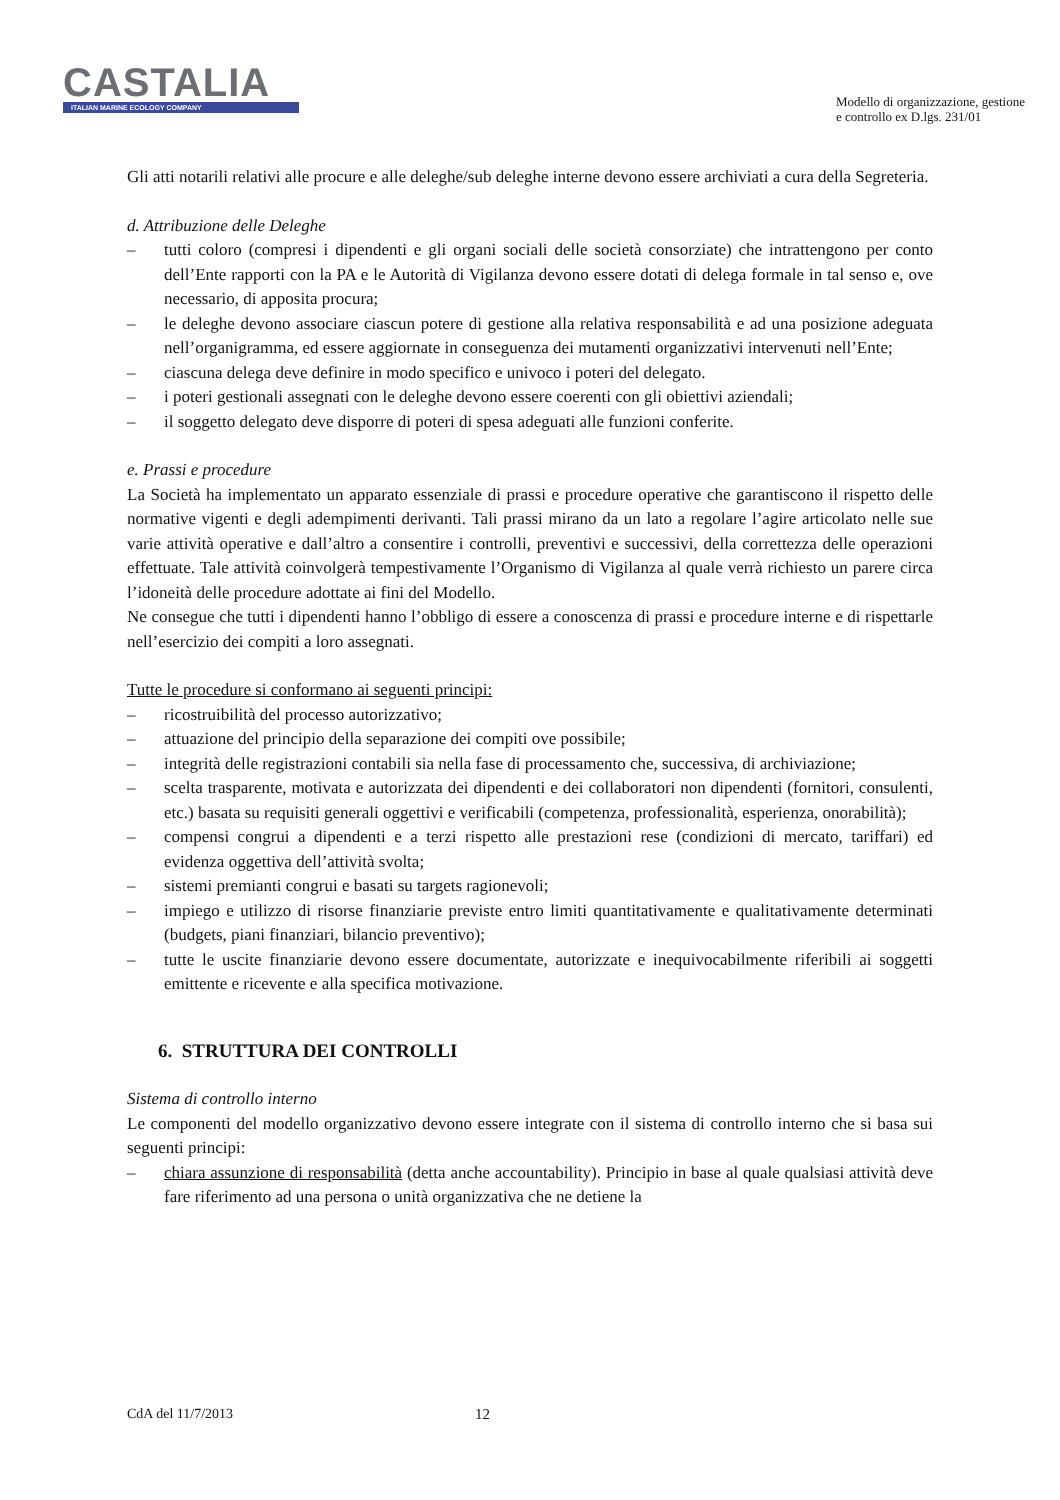CASTALIA
ITALIAN MARINE ECOLOGY COMPANY
Modello di organizzazione, gestione
e controllo ex D.lgs. 231/01
Gli atti notarili relativi alle procure e alle deleghe/sub deleghe interne devono essere archiviati a cura della Segreteria.
d. Attribuzione delle Deleghe
– tutti coloro (compresi i dipendenti e gli organi sociali delle società consorziate) che intrattengono per conto dell’Ente rapporti con la PA e le Autorità di Vigilanza devono essere dotati di delega formale in tal senso e, ove necessario, di apposita procura;
– le deleghe devono associare ciascun potere di gestione alla relativa responsabilità e ad una posizione adeguata nell’organigramma, ed essere aggiornate in conseguenza dei mutamenti organizzativi intervenuti nell’Ente;
– ciascuna delega deve definire in modo specifico e univoco i poteri del delegato.
– i poteri gestionali assegnati con le deleghe devono essere coerenti con gli obiettivi aziendali;
– il soggetto delegato deve disporre di poteri di spesa adeguati alle funzioni conferite.
e. Prassi e procedure
La Società ha implementato un apparato essenziale di prassi e procedure operative che garantiscono il rispetto delle normative vigenti e degli adempimenti derivanti. Tali prassi mirano da un lato a regolare l’agire articolato nelle sue varie attività operative e dall’altro a consentire i controlli, preventivi e successivi, della correttezza delle operazioni effettuate. Tale attività coinvolgerà tempestivamente l’Organismo di Vigilanza al quale verrà richiesto un parere circa l’idoneità delle procedure adottate ai fini del Modello.
Ne consegue che tutti i dipendenti hanno l’obbligo di essere a conoscenza di prassi e procedure interne e di rispettarle nell’esercizio dei compiti a loro assegnati.
Tutte le procedure si conformano ai seguenti principi:
– ricostruibilità del processo autorizzativo;
– attuazione del principio della separazione dei compiti ove possibile;
– integrità delle registrazioni contabili sia nella fase di processamento che, successiva, di archiviazione;
– scelta trasparente, motivata e autorizzata dei dipendenti e dei collaboratori non dipendenti (fornitori, consulenti, etc.) basata su requisiti generali oggettivi e verificabili (competenza, professionalità, esperienza, onorabilità);
– compensi congrui a dipendenti e a terzi rispetto alle prestazioni rese (condizioni di mercato, tariffari) ed evidenza oggettiva dell’attività svolta;
– sistemi premianti congrui e basati su targets ragionevoli;
– impiego e utilizzo di risorse finanziarie previste entro limiti quantitativamente e qualitativamente determinati (budgets, piani finanziari, bilancio preventivo);
– tutte le uscite finanziarie devono essere documentate, autorizzate e inequivocabilmente riferibili ai soggetti emittente e ricevente e alla specifica motivazione.
6. STRUTTURA DEI CONTROLLI
Sistema di controllo interno
Le componenti del modello organizzativo devono essere integrate con il sistema di controllo interno che si basa sui seguenti principi:
– chiara assunzione di responsabilità (detta anche accountability). Principio in base al quale qualsiasi attività deve fare riferimento ad una persona o unità organizzativa che ne detiene la
CdA del 11/7/2013 12